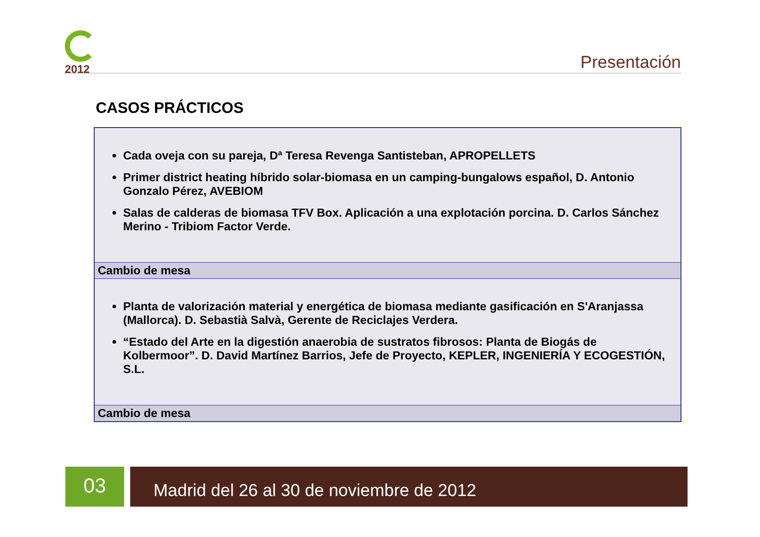2012
Presentación
CASOS PRÁCTICOS
| Cada oveja con su pareja, Dª Teresa Revenga Santisteban, APROPELLETS Primer district heating híbrido solar-biomasa en un camping-bungalows español, D. Antonio Gonzalo Pérez, AVEBIOM Salas de calderas de biomasa TFV Box. Aplicación a una explotación porcina. D. Carlos Sánchez Merino - Tribiom Factor Verde. |
| Cambio de mesa |
| Planta de valorización material y energética de biomasa mediante gasificación en S'Aranjassa (Mallorca). D. Sebastià Salvà, Gerente de Reciclajes Verdera. “Estado del Arte en la digestión anaerobia de sustratos fibrosos: Planta de Biogás de Kolbermoor”. D. David Martínez Barrios, Jefe de Proyecto, KEPLER, INGENIERÍA Y ECOGESTIÓN, S.L. |
| Cambio de mesa |
03 Madrid del 26 al 30 de noviembre de 2012